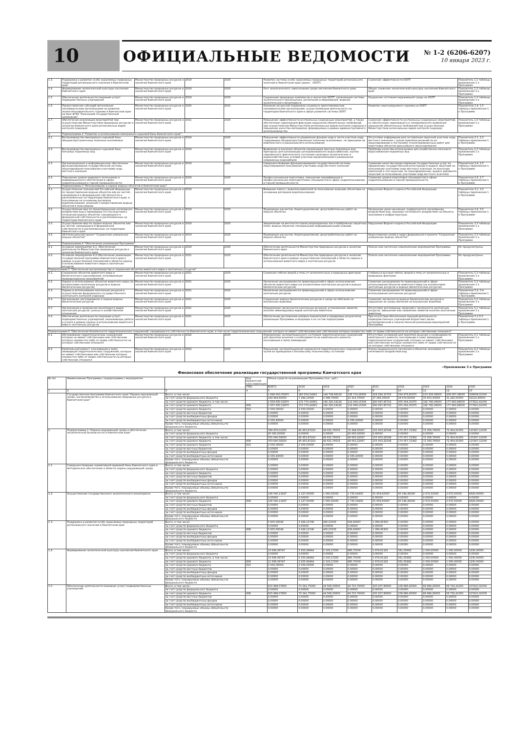10
ОФИЦИАЛЬНЫЕ ВЕДОМОСТИ
№ 1-2 (6206-6207)
10 января 2023 г.
| 1.3. | Поддержка и развитие особо охраняемых природных территорий регионального значения в Камчатском крае | Министерство природных ресурсов и экологии Камчатского края | 2018 | 2025 | Развитие системы особо охраняемых природных территорий регионального значения в Камчатском крае (далее - ООПТ) | Снижение эффективности ООПТ | Показатель 1.1 таблицы приложения 1 к Программе |
| 1.4. | Формирование экологической культуры населения Камчатского края | Министерство природных ресурсов и экологии Камчатского края | 2018 | 2025 | Рост экологического самосознания среди населения Камчатского края | Общее снижение экологической культуры населения Камчатского края | Показатель 1.2 таблицы приложения 1 к Программе |
| 1.5. | Обеспечение деятельности (оказание услуг) подведомственных учреждений | Министерство природных ресурсов и экологии Камчатского края | 2018 | 2025 | Сохранение природных комплексов и экосистем ООПТ; организация системы экологического просвещения, воспитания и образования; ведение экологического мониторинга | Ухудшение состояния окружающей среды на ООПТ | Показатель 1.3 таблицы приложения 1 к Программе |
| 1.6. | Предоставление субсидий автономным некоммерческим организациям на развитие экологопознавательного туризма в Камчатском крае на базе ФГБУ "Кроноцкий государственный заповедник" | Министерство природных ресурсов и экологии Камчатского края | 2020 | 2021 | Оказание ресурсной поддержки социально ориентированным некоммерческим организациям, осуществляющим деятельность на территории Камчатского края в сфере развития системы ООПТ | Развитие нерегулируемого туризма на ООПТ | Показатели 1.4, 1.5 таблицы приложения 1 к Программе |
| 1.7. | Обеспечение реализации мероприятий при осуществлении Министерством природных ресурсов и экологии Камчатского края региональных видов контроля (надзора) | Министерство природных ресурсов и экологии Камчатского края | 2021 | 2025 | Повышение эффективности контрольных (надзорных) мероприятий, а также обеспечение надлежащей фиксации нарушения обязательных требований при осуществлении Министерством региональных видов контроля (надзора) и повышение качества материалов, формируемых в рамках административного делопроизводства | Снижение эффективности контрольных (надзорных) мероприятий, не обеспечение надлежащего и своевременного выявления нарушений обязательных требований при осуществлении Министерством региональных видов контроля (надзора) | Показатель 1.6 таблицы приложения 1 к Программе |
| 2. | Подпрограмма 2 "Развитие и использование минерально-сырьевой базы Камчатского края" | | | | | | |
| 2.1. | Воспроизводство минерально-сырьевой базы общераспространенных полезных ископаемых | Министерство природных ресурсов и экологии Камчатского края | 2018 | 2025 | Повышение эффективности управления фондом недр в части участков недр, содержащих общераспространенные полезные ископаемые, на принципах их комплексного и рационального использования | Отсутствие информации для составления перечней участков недр местного значения с целью принятия решений по их лицензированию и постановке геологоразведочных работ для подготовки объектов дальнейшего лицензирования | Показатели 2.1, 2.2 таблицы приложения 1 к Программе |
| 2.2. | Воспроизводство минерально-сырьевой базы питьевых подземных вод | Министерство природных ресурсов и экологии Камчатского края | 2018 | 2025 | Выявление и изучение объектов локализации пресных подземных вод, пригодных для организации централизованного водоснабжения, оценка современного фактического состояния санитарно-экологических и водохозяйственных условий участков предполагаемого размещения скважинных водозаборов | Проблемы качества используемых для хозяйственно-питьевого водоснабжения подземных вод | Показатель 2.3 таблицы приложения 1 к Программе |
| 2.3. | Организационное и информационное обеспечение функционирования государственной системы лицензирования пользования участками недр местного значения | Министерство природных ресурсов и экологии Камчатского края | 2018 | 2025 | Совершенствование функционирования государственной системы лицензирования пользования участками недр местного значения | Снижение качества предоставления государственных услуг по оформлению государственной регистрации и выдаче лицензий на пользование участками недр местного значения, по внесению изменений в эти лицензии, их переоформлению, выдаче дубликата лицензий на пользование участками недр местного значения | Показатели 2.4, 2.5 таблицы приложения 1 к Программе |
| 2.4. | Повышение уровня кадрового потенциала и информационного обеспечения в сфере недропользования и горной промышленности | Министерство природных ресурсов и экологии Камчатского края | 2018 | 2025 | Профессиональная подготовка, повышение квалификации и профессиональная переподготовка специалистов в сфере недропользования и горной промышленности | Снижение уровня подготовки специалистов в сфере недропользования и горной промышленности | Показатели 2.6, 2.7 таблицы приложения 1 к Программе |
| 3. | Подпрограмма 3 "Использование и охрана водных объектов в Камчатском крае" | | | | | | |
| 3.1. | Осуществление полномочий Российской Федерации по предоставлению водных объектов или их частей, находящихся в федеральной собственности и расположенных на территории Камчатского края, в пользование на основании договоров водопользования, решений о предоставлении водных объектов в пользование | Министерство природных ресурсов и экологии Камчатского края | 2018 | 2025 | Взимание платы с водопользователей за пользование водными объектами на основании договоров водопользования | Нарушение Водного кодекса Российской Федерации | Показатели 3.1, 3.2 таблицы приложения 1 к Программе |
| 3.2. | Осуществление мер по предотвращению негативного воздействия вод и ликвидации его последствий в отношении водных объектов, находящихся в федеральной собственности и расположенных на территории Камчатского края | Министерство природных ресурсов и экологии Камчатского края | 2018 | 2025 | Проведение расчисток, берегоукрепления, дноуглубительных работ на водных объектах | Увеличение доли населения, подвергшегося негативному воздействию вод, оказание негативного воздействия на объекты экономики и инфраструктуры | Показатели 3.4, 3.5 таблицы приложения 1 к Программе |
| 3.3. | Осуществление мер по охране водных объектов или их частей, находящихся в федеральной собственности и расположенных на территории Камчатского края | Министерство природных ресурсов и экологии Камчатского края | 2018 | 2025 | Закрепление на местности границ водоохранных зон и прибрежных защитных полос водных объектов специальными информационными знаками | Нарушение Водного кодекса Российской Федерации | Показатель 3.3 таблицы приложения 1 к Программе |
| 3.4. | G8 Региональный проект "Сохранение уникальных водных объектов" | Министерство природных ресурсов и экологии Камчатского края | 2019 | 2025 | Проведение расчисток, берегоукрепления, дноуглубительных работ на водных объектах | Недостижение целей и задач федерального проекта "Сохранение уникальных водных объектов" | Показатель 3.3 таблицы приложения 1 к Программе |
| 4. | Подпрограмма 4 "Обеспечение реализации Программы" | | | | | | |
| 4.1. | Основное мероприятие 4.1. Обеспечение деятельности Министерства природных ресурсов и экологии Камчатского края | Министерство природных ресурсов и экологии Камчатского края | 2018 | 2025 | Обеспечение деятельности Министерства природных ресурсов и экологии Камчатского края | Полное или частичное невыполнение мероприятий Программы | Не предусмотрены |
| 4.2. | Основное мероприятие 4.2 Обеспечение реализации государственной программы Камчатского края в рамках осуществления полномочий в области охраны и использования животного мира и охотничьих ресурсов | Министерство природных ресурсов и экологии Камчатского края | 2021 | 2025 | Обеспечение деятельности Министерства природных ресурсов и экологии Камчатского края в рамках осуществления полномочий в области охраны и использования животного мира и охотничьих ресурсов | Полное или частичное невыполнение мероприятий Программы | Не предусмотрены |
| Подпрограмма 5 "Обеспечение воспроизводства и сохранения объектов животного мира и охотничьих ресурсов" | | | | | | | |
| 5.1. | Сохранение объектов животного мира и биологического разнообразия, популяризация природоохранных мероприятий | Министерство природных ресурсов и экологии Камчатского края | 2021 | 2025 | Снижение гибели зверей и птиц от антропогенных и природных факторов | Стабильно высокая гибель зверей и птиц от антропогенных и природных факторов | Показатель 5.3 таблицы приложения 1 к Программе |
| 5.2. | Охрана и использование объектов животного мира (за исключением охотничьих ресурсов и водных биологических ресурсов) | Министерство природных ресурсов и экологии Камчатского края | 2021 | 2025 | Увеличение раскрываемости правонарушений в сфере использования объектов животного мира (за исключением охотничьих ресурсов и водных биологических ресурсов) | Снижение раскрываемости правонарушений в сфере использования объектов животного мира (за исключением охотничьих ресурсов и водных биологических ресурсов) | Показатель 5.2 таблицы приложения 1 к Программе |
| 5.3. | Охрана и использование охотничьих ресурсов и осуществление федерального государственного охотничьего контроля (надзора) | Министерство природных ресурсов и экологии Камчатского края | 2021 | 2025 | Увеличение раскрываемости правонарушений в сфере использования охотничьих ресурсов | Снижение раскрываемости правонарушений в сфере использования охотничьих ресурсов | Показатели 5.2, 5.4 таблицы приложения 1 к Программе |
| 5.4. | Организация, регулирование и охрана водных биологических ресурсов | Министерство природных ресурсов и экологии Камчатского края | 2021 | 2025 | Сохранение водных биологических ресурсов и среды их обитания на внутренних водоемах | Снижение численности водных биологических ресурсов и нарушение их среды обитания на внутренних водоемах | Показатель 5.2 таблицы приложения 1 к Программе |
| 5.5. | Организация и проведение мониторинга видов охотничьих ресурсов, ценных в хозяйственном отношении | Министерство природных ресурсов и экологии Камчатского края | 2021 | 2025 | Определение численности охотничьих ресурсов, установление лимитов изъятия лимитируемых видов охотничьих животных | Отсутствие достоверных сведений о численности охотничьих ресурсов, завышение или занижение лимитов изъятия охотничьих животных | Показатель 5.1 таблицы приложения 1 к Программе |
| 5.6. | Обеспечение деятельности (оказание услуг) подведомственных учреждений, оказывающих работы и услуги в рамках охраны и использования животного мира и охотничьих ресурсов | Министерство природных ресурсов и экологии Камчатского края | 2021 | 2025 | Обеспечение достижения целевых показателей и ожидаемых результатов реализации Программы и входящих в ее состав подпрограмм | При отсутствии обеспечения текущей деятельности подведомственных учреждений возрастают риски несвоевременной и некачественной реализации мероприятий Программы | Показатели 5.1-5.5 таблицы приложения 1 к Программе |
| Подпрограмма 6 "Обеспечение безопасности гидротехнических сооружений, находящихся в собственности Камчатского края, в том числе гидротехнических сооружений, которые не имеют собственника или собственник которых неизвестен либо от права собственности на которые собственник отказался" | | | | | | | |
| 6.1. | Обследование гидротехнических сооружений, которые не имеют собственника или собственник которых неизвестен либо от права собственности на которые собственник отказался | Министерство природных ресурсов и экологии Камчатского края | 2022 | 2025 | Определение эксплуатационного состояния гидротехнических сооружений для принятия решения о необходимости их капитального ремонта, консервации и (или) ликвидации | Отсутствие оснований для принятия решения о необходимости капитального ремонта, консервации и (или) ликвидации гидротехнических сооружений, которые не имеют собственника или собственник которых неизвестен либо от права собственности на которые собственник отказался | Показатель 6.1 таблицы приложения 1 к Программе |
| 6.2. | Капитальный ремонт, консервация и (или) ликвидация гидротехнических сооружений, которые не имеют собственника или собственник которых неизвестен либо от права собственности на которые собственник отказался | Министерство природных ресурсов и экологии Камчатского края | 2022 | 2025 | Повышение эксплуатационной надежности гидротехнических сооружений путем их приведения к безопасному техническому состоянию | Угроза защищенности населения и объектов экономики от негативного воздействия вод | Показатель 6.2 таблицы приложения 1 к Программе |
«Приложение 3 к Программе
Финансовое обеспечение реализации государственной программы Камчатского края
| № п/п | Наименование Программы / подпрограммы / мероприятия | | Код бюджетной классификации | Объем средств на реализацию Программы (тыс. руб.) | | | | | | | | |
| | | | ГРБС | ВСЕГО | 2018 | 2019 | 2020 | 2021 | 2022 | 2023 | 2024 | 2025 |
| 1 | 2 | 3 | 4 | 5 | 6 | 7 | 8 | 9 | 10 | 11 | 12 | 13 |
| | Государственная программа Камчатского края "Охрана окружающей среды, воспроизводство и использование природных ресурсов в Камчатском крае" | Всего, в том числе: | | 1 848 910,55870 | 180 054,54361 | 144 708,89126 | 138 719,28306 | 318 284,15702 | 334 678,90375 | 213 439,39000 | 209 087,38000 | 309938,01000 |
| | | за счет средств федерального бюджета | | 184 944,60000 | 7 284,10000 | 4 388,70000 | 22 314,70000 | 27 286,30000 | 29 674,60000 | 30 653,30000 | 31 226,50000 | 32116,40000 |
| | | за счет средств краевого бюджета, в том числе: | | 1 659 630,52870 | 172 770,44361 | 140 320,19126 | 112 069,15306 | 290 997,85702 | 305 004,30375 | 182 786,09000 | 177 860,88000 | 277821,61000 |
| | | за счет средств краевого бюджета | 808 | 1 657 630,52870 | 170 770,44361 | 140 320,19126 | 112 069,15306 | 290 997,85702 | 305 004,30375 | 182 786,09000 | 177 860,88000 | 277821,61000 |
| | | за счет средств краевого бюджета | 813 | 2 000,00000 | 2 000,00000 | 0,00000 | 0,00000 | 0,00000 | 0,00000 | 0,00000 | 0,00000 | 0,00000 |
| | | за счет средств местных бюджетов | | 0,00000 | 0,00000 | 0,00000 | 0,00000 | 0,00000 | 0,00000 | 0,00000 | 0,00000 | 0,00000 |
| | | за счет средств внебюджетных фондов | | 0,00000 | 0,00000 | 0,00000 | 0,00000 | 0,00000 | 0,00000 | 0,00000 | 0,00000 | 0,00000 |
| | | за счет средств внебюджетных источников | | 4 335,43000 | 0,00000 | 0,00000 | 4 335,43000 | 0,00000 | 0,00000 | 0,00000 | 0,00000 | 0,00000 |
| | | Кроме того, планируемые объемы обязательств федерального бюджета | | 0,00000 | 0,00000 | 0,00000 | 0,00000 | 0,00000 | 0,00000 | 0,00000 | 0,00000 | 0,00000 |
| 1. | Подпрограмма 1 "Охрана окружающей среды и обеспечение экологической безопасности в Камчатском крае" | Всего, в том числе: | | 789 976,01250 | 82 853,87210 | 48 631,76033 | 72 398,65067 | 155 903,22548 | 170 057,72392 | 72 358,76000 | 72 404,91000 | 115367,11000 |
| | | за счет средств федерального бюджета | | 20 000,00000 | 0,00000 | 0,00000 | 20 000,00000 | 0,00000 | 0,00000 | 0,00000 | 0,00000 | 0,00000 |
| | | за счет средств краевого бюджета, в том числе: | | 765 640,58250 | 82 853,87210 | 48 631,76033 | 48 063,22067 | 155 903,22548 | 170 057,72392 | 72 358,76000 | 72 404,91000 | 115367,11000 |
| | | за счет средств краевого бюджета | 808 | 763 640,58250 | 80 853,87210 | 48 631,76033 | 48 063,22067 | 155 903,22548 | 170 057,72392 | 72 358,76000 | 72 404,91000 | 115367,11000 |
| | | за счет средств краевого бюджета | 813 | 2 000,00000 | 2 000,00000 | 0,00000 | 0,00000 | 0,00000 | 0,00000 | 0,00000 | 0,00000 | 0,00000 |
| | | за счет средств местных бюджетов | | 0,00000 | 0,00000 | 0,00000 | 0,00000 | 0,00000 | 0,00000 | 0,00000 | 0,00000 | 0,00000 |
| | | за счет средств внебюджетных фондов | | 0,00000 | 0,00000 | 0,00000 | 0,00000 | 0,00000 | 0,00000 | 0,00000 | 0,00000 | 0,00000 |
| | | за счет средств внебюджетных источников | | 4 335,43000 | 0,00000 | 0,00000 | 4 335,43000 | 0,00000 | 0,00000 | 0,00000 | 0,00000 | 0,00000 |
| | | Кроме того, планируемые объемы обязательств федерального бюджета | | 0,00000 | 0,00000 | 0,00000 | 0,00000 | 0,00000 | 0,00000 | 0,00000 | 0,00000 | 0,00000 |
| 1.1. | Совершенствование нормативной правовой базы Камчатского края и методическое обеспечение в области охраны окружающей среды | Всего, в том числе: | | 0,00000 | 0,00000 | 0,00000 | 0,00000 | 0,00000 | 0,00000 | 0,00000 | 0,00000 | 0,00000 |
| | | за счет средств федерального бюджета | | 0,00000 | 0,00000 | 0,00000 | 0,00000 | 0,00000 | 0,00000 | 0,00000 | 0,00000 | 0,00000 |
| | | за счет средств краевого бюджета | | 0,00000 | 0,00000 | 0,00000 | 0,00000 | 0,00000 | 0,00000 | 0,00000 | 0,00000 | 0,00000 |
| | | за счет средств местных бюджетов | | 0,00000 | 0,00000 | 0,00000 | 0,00000 | 0,00000 | 0,00000 | 0,00000 | 0,00000 | 0,00000 |
| | | за счет средств внебюджетных фондов | | 0,00000 | 0,00000 | 0,00000 | 0,00000 | 0,00000 | 0,00000 | 0,00000 | 0,00000 | 0,00000 |
| | | за счет средств внебюджетных источников | | 0,00000 | 0,00000 | 0,00000 | 0,00000 | 0,00000 | 0,00000 | 0,00000 | 0,00000 | 0,00000 |
| | | Кроме того, планируемые объемы обязательств федерального бюджета | | 0,00000 | 0,00000 | 0,00000 | 0,00000 | 0,00000 | 0,00000 | 0,00000 | 0,00000 | 0,00000 |
| 1.2. | Осуществление государственного экологического мониторинга | Всего, в том числе: | | 126 540,13297 | 1 127,00000 | 1 560,02500 | 1 735,04400 | 51 959,60397 | 60 184,46000 | 2 672,50000 | 2 672,50000 | 4629,00000 |
| | | за счет средств федерального бюджета | | 0,00000 | 0,00000 | 0,00000 | 0,00000 | 0,00000 | 0,00000 | 0,00000 | 0,00000 | 0,00000 |
| | | за счет средств краевого бюджета | 808 | 126 540,13297 | 1 127,00000 | 1 560,02500 | 1 735,04400 | 51 959,60397 | 60 184,46000 | 2 672,50000 | 2 672,50000 | 4629,00000 |
| | | за счет средств местных бюджетов | | 0,00000 | 0,00000 | 0,00000 | 0,00000 | 0,00000 | 0,00000 | 0,00000 | 0,00000 | 0,00000 |
| | | за счет средств внебюджетных фондов | | 0,00000 | 0,00000 | 0,00000 | 0,00000 | 0,00000 | 0,00000 | 0,00000 | 0,00000 | 0,00000 |
| | | за счет средств внебюджетных источников | | 0,00000 | 0,00000 | 0,00000 | 0,00000 | 0,00000 | 0,00000 | 0,00000 | 0,00000 | 0,00000 |
| | | Кроме того, планируемые объемы обязательств федерального бюджета | | 0,00000 | 0,00000 | 0,00000 | 0,00000 | 0,00000 | 0,00000 | 0,00000 | 0,00000 | 0,00000 |
| 1.3. | Поддержка и развитие особо охраняемых природных территорий регионального значения в Камчатском крае | Всего, в том числе: | | 5 805,93046 | 3 429,12746 | 460,23333 | 626,66667 | 1 289,90300 | 0,00000 | 0,00000 | 0,00000 | 0,00000 |
| | | за счет средств федерального бюджета | | 0,00000 | 0,00000 | 0,00000 | 0,00000 | 0,00000 | 0,00000 | 0,00000 | 0,00000 | 0,00000 |
| | | за счет средств краевого бюджета | 808 | 5 805,93046 | 3 429,12746 | 460,23333 | 626,66667 | 1 289,90300 | 0,00000 | 0,00000 | 0,00000 | 0,00000 |
| | | за счет средств местных бюджетов | | 0,00000 | 0,00000 | 0,00000 | 0,00000 | 0,00000 | 0,00000 | 0,00000 | 0,00000 | 0,00000 |
| | | за счет средств внебюджетных фондов | | 0,00000 | 0,00000 | 0,00000 | 0,00000 | 0,00000 | 0,00000 | 0,00000 | 0,00000 | 0,00000 |
| | | за счет средств внебюджетных источников | | 0,00000 | 0,00000 | 0,00000 | 0,00000 | 0,00000 | 0,00000 | 0,00000 | 0,00000 | 0,00000 |
| | | Кроме того, планируемые объемы обязательств федерального бюджета | | 0,00000 | 0,00000 | 0,00000 | 0,00000 | 0,00000 | 0,00000 | 0,00000 | 0,00000 | 0,00000 |
| 1.4. | Формирование экологической культуры населения Камчатского края | Всего, в том числе: | | 13 836,08747 | 5 255,99464 | 2 103,17200 | 985,75000 | 1 679,61191 | 581,55892 | 1 000,00000 | 1 000,00000 | 1230,00000 |
| | | за счет средств федерального бюджета | | 0,00000 | 0,00000 | 0,00000 | 0,00000 | 0,00000 | 0,00000 | 0,00000 | 0,00000 | 0,00000 |
| | | за счет средств краевого бюджета, в том числе: | | 13 836,08747 | 5 255,99464 | 2 103,17200 | 985,75000 | 1 679,61191 | 581,55892 | 1 000,00000 | 1 000,00000 | 1230,00000 |
| | | за счет средств краевого бюджета | 808 | 11 836,08747 | 3 255,99464 | 2 103,17200 | 985,75000 | 1 679,61191 | 581,55892 | 1 000,00000 | 1 000,00000 | 1230,00000 |
| | | за счет средств краевого бюджета | 813 | 2 000,00000 | 2 000,00000 | 0,00000 | 0,00000 | 0,00000 | 0,00000 | 0,00000 | 0,00000 | 0,00000 |
| | | за счет средств местных бюджетов | | 0,00000 | 0,00000 | 0,00000 | 0,00000 | 0,00000 | 0,00000 | 0,00000 | 0,00000 | 0,00000 |
| | | за счет средств внебюджетных фондов | | 0,00000 | 0,00000 | 0,00000 | 0,00000 | 0,00000 | 0,00000 | 0,00000 | 0,00000 | 0,00000 |
| | | за счет средств внебюджетных источников | | 0,00000 | 0,00000 | 0,00000 | 0,00000 | 0,00000 | 0,00000 | 0,00000 | 0,00000 | 0,00000 |
| | | Кроме того, планируемые объемы обязательств федерального бюджета | | 0,00000 | 0,00000 | 0,00000 | 0,00000 | 0,00000 | 0,00000 | 0,00000 | 0,00000 | 0,00000 |
| 1.5. | Обеспечение деятельности (оказание услуг) подведомственных учреждений | Всего, в том числе: | | 615 989,07800 | 73 041,75000 | 44 508,33000 | 44 715,76000 | 100 207,80800 | 108 686,45000 | 68 686,26000 | 68 732,41000 | 107410,31000 |
| | | за счет средств федерального бюджета | | 0,00000 | 0,00000 | 0,00000 | 0,00000 | 0,00000 | 0,00000 | 0,00000 | 0,00000 | 0,00000 |
| | | за счет средств краевого бюджета | 808 | 615 989,07800 | 73 041,75000 | 44 508,33000 | 44 715,76000 | 100 207,80800 | 108 686,45000 | 68 686,26000 | 68 732,41000 | 107410,31000 |
| | | за счет средств местных бюджетов | | 0,00000 | 0,00000 | 0,00000 | 0,00000 | 0,00000 | 0,00000 | 0,00000 | 0,00000 | 0,00000 |
| | | за счет средств внебюджетных фондов | | 0,00000 | 0,00000 | 0,00000 | 0,00000 | 0,00000 | 0,00000 | 0,00000 | 0,00000 | 0,00000 |
| | | за счет средств внебюджетных источников | | 0,00000 | 0,00000 | 0,00000 | 0,00000 | 0,00000 | 0,00000 | 0,00000 | 0,00000 | 0,00000 |
| | | Кроме того, планируемые объемы обязательств федерального бюджета | | 0,00000 | 0,00000 | 0,00000 | 0,00000 | 0,00000 | 0,00000 | 0,00000 | 0,00000 | 0,00000 |